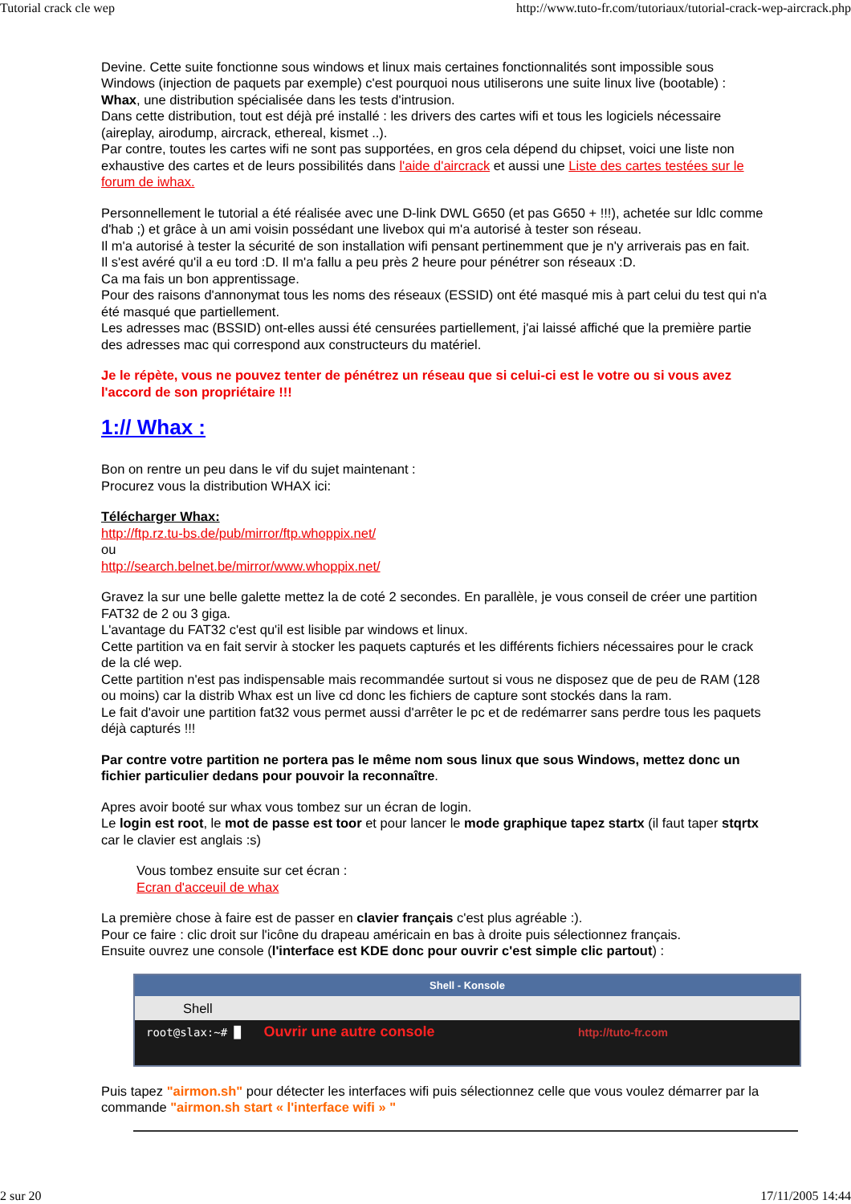Tutorial crack cle wep http://www.tuto-fr.com/tutoriaux/tutorial-crack-wep-aircrack.php
Devine. Cette suite fonctionne sous windows et linux mais certaines fonctionnalités sont impossible sous Windows (injection de paquets par exemple) c'est pourquoi nous utiliserons une suite linux live (bootable) : Whax, une distribution spécialisée dans les tests d'intrusion.
Dans cette distribution, tout est déjà pré installé : les drivers des cartes wifi et tous les logiciels nécessaire (aireplay, airodump, aircrack, ethereal, kismet ..).
Par contre, toutes les cartes wifi ne sont pas supportées, en gros cela dépend du chipset, voici une liste non exhaustive des cartes et de leurs possibilités dans l'aide d'aircrack et aussi une Liste des cartes testées sur le forum de iwhax.
Personnellement le tutorial a été réalisée avec une D-link DWL G650 (et pas G650 + !!!), achetée sur ldlc comme d'hab ;) et grâce à un ami voisin possédant une livebox qui m'a autorisé à tester son réseau.
Il m'a autorisé à tester la sécurité de son installation wifi pensant pertinemment que je n'y arriverais pas en fait.
Il s'est avéré qu'il a eu tord :D. Il m'a fallu a peu près 2 heure pour pénétrer son réseaux :D.
Ca ma fais un bon apprentissage.
Pour des raisons d'annonymat tous les noms des réseaux (ESSID) ont été masqué mis à part celui du test qui n'a été masqué que partiellement.
Les adresses mac (BSSID) ont-elles aussi été censurées partiellement, j'ai laissé affiché que la première partie des adresses mac qui correspond aux constructeurs du matériel.
Je le répète, vous ne pouvez tenter de pénétrez un réseau que si celui-ci est le votre ou si vous avez l'accord de son propriétaire !!!
1:// Whax :
Bon on rentre un peu dans le vif du sujet maintenant :
Procurez vous la distribution WHAX ici:
Télécharger Whax:
http://ftp.rz.tu-bs.de/pub/mirror/ftp.whoppix.net/
ou
http://search.belnet.be/mirror/www.whoppix.net/
Gravez la sur une belle galette mettez la de coté 2 secondes. En parallèle, je vous conseil de créer une partition FAT32 de 2 ou 3 giga.
L'avantage du FAT32 c'est qu'il est lisible par windows et linux.
Cette partition va en fait servir à stocker les paquets capturés et les différents fichiers nécessaires pour le crack de la clé wep.
Cette partition n'est pas indispensable mais recommandée surtout si vous ne disposez que de peu de RAM (128 ou moins) car la distrib Whax est un live cd donc les fichiers de capture sont stockés dans la ram.
Le fait d'avoir une partition fat32 vous permet aussi d'arrêter le pc et de redémarrer sans perdre tous les paquets déjà capturés !!!
Par contre votre partition ne portera pas le même nom sous linux que sous Windows, mettez donc un fichier particulier dedans pour pouvoir la reconnaître.
Apres avoir booté sur whax vous tombez sur un écran de login.
Le login est root, le mot de passe est toor et pour lancer le mode graphique tapez startx (il faut taper stqrtx car le clavier est anglais :s)
Vous tombez ensuite sur cet écran :
Ecran d'acceuil de whax
La première chose à faire est de passer en clavier français c'est plus agréable :).
Pour ce faire : clic droit sur l'icône du drapeau américain en bas à droite puis sélectionnez français.
Ensuite ouvrez une console (l'interface est KDE donc pour ouvrir c'est simple clic partout) :
Shell - Konsole
Shell
root@slax:~# █ Ouvrir une autre console http://tuto-fr.com
Puis tapez "airmon.sh" pour détecter les interfaces wifi puis sélectionnez celle que vous voulez démarrer par la commande "airmon.sh start « l'interface wifi » "
2 sur 20 17/11/2005 14:44